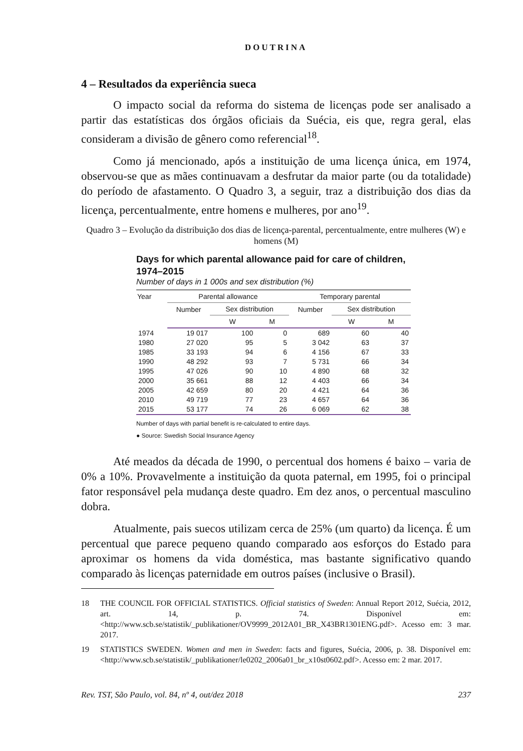DOUTRINA
4 – Resultados da experiência sueca
O impacto social da reforma do sistema de licenças pode ser analisado a partir das estatísticas dos órgãos oficiais da Suécia, eis que, regra geral, elas consideram a divisão de gênero como referencial<sup>18</sup>.
Como já mencionado, após a instituição de uma licença única, em 1974, observou-se que as mães continuavam a desfrutar da maior parte (ou da totalidade) do período de afastamento. O Quadro 3, a seguir, traz a distribuição dos dias da licença, percentualmente, entre homens e mulheres, por ano<sup>19</sup>.
Quadro 3 – Evolução da distribuição dos dias de licença-parental, percentualmente, entre mulheres (W) e homens (M)
Days for which parental allowance paid for care of children, 1974–2015
Number of days in 1 000s and sex distribution (%)
| Year | Parental allowance | | | Temporary parental | | |
| --- | --- | --- | --- | --- | --- | --- |
| | Number | Sex distribution | | Number | Sex distribution | |
| | | W | M | | W | M |
| 1974 | 19 017 | 100 | 0 | 689 | 60 | 40 |
| 1980 | 27 020 | 95 | 5 | 3 042 | 63 | 37 |
| 1985 | 33 193 | 94 | 6 | 4 156 | 67 | 33 |
| 1990 | 48 292 | 93 | 7 | 5 731 | 66 | 34 |
| 1995 | 47 026 | 90 | 10 | 4 890 | 68 | 32 |
| 2000 | 35 661 | 88 | 12 | 4 403 | 66 | 34 |
| 2005 | 42 659 | 80 | 20 | 4 421 | 64 | 36 |
| 2010 | 49 719 | 77 | 23 | 4 657 | 64 | 36 |
| 2015 | 53 177 | 74 | 26 | 6 069 | 62 | 38 |
Number of days with partial benefit is re-calculated to entire days.
● Source: Swedish Social Insurance Agency
Até meados da década de 1990, o percentual dos homens é baixo – varia de 0% a 10%. Provavelmente a instituição da quota paternal, em 1995, foi o principal fator responsável pela mudança deste quadro. Em dez anos, o percentual masculino dobra.
Atualmente, pais suecos utilizam cerca de 25% (um quarto) da licença. É um percentual que parece pequeno quando comparado aos esforços do Estado para aproximar os homens da vida doméstica, mas bastante significativo quando comparado às licenças paternidade em outros países (inclusive o Brasil).
18 THE COUNCIL FOR OFFICIAL STATISTICS. Official statistics of Sweden: Annual Report 2012, Suécia, 2012, art. 14, p. 74. Disponível em: <http://www.scb.se/statistik/_publikationer/OV9999_2012A01_BR_X43BR1301ENG.pdf>. Acesso em: 3 mar. 2017.
19 STATISTICS SWEDEN. Women and men in Sweden: facts and figures, Suécia, 2006, p. 38. Disponível em: <http://www.scb.se/statistik/_publikationer/le0202_2006a01_br_x10st0602.pdf>. Acesso em: 2 mar. 2017.
Rev. TST, São Paulo, vol. 84, nº 4, out/dez 2018 237